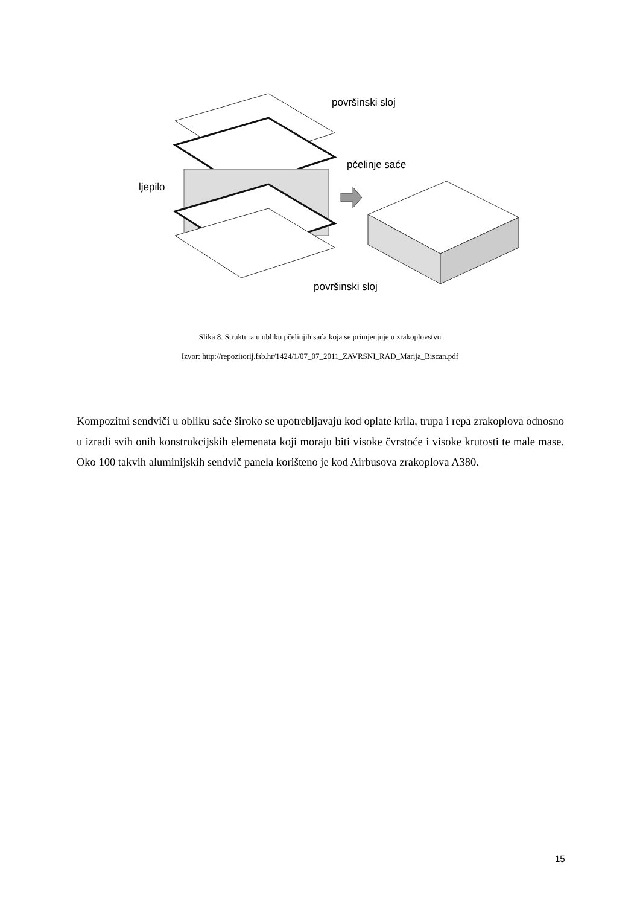površinski sloj
pčelinje saće
ljepilo
površinski sloj
Slika 8. Struktura u obliku pčelinjih saća koja se primjenjuje u zrakoplovstvu
Izvor: http://repozitorij.fsb.hr/1424/1/07_07_2011_ZAVRSNI_RAD_Marija_Biscan.pdf
Kompozitni sendviči u obliku saće široko se upotrebljavaju kod oplate krila, trupa i repa zrakoplova odnosno u izradi svih onih konstrukcijskih elemenata koji moraju biti visoke čvrstoće i visoke krutosti te male mase. Oko 100 takvih aluminijskih sendvič panela korišteno je kod Airbusova zrakoplova A380.
15